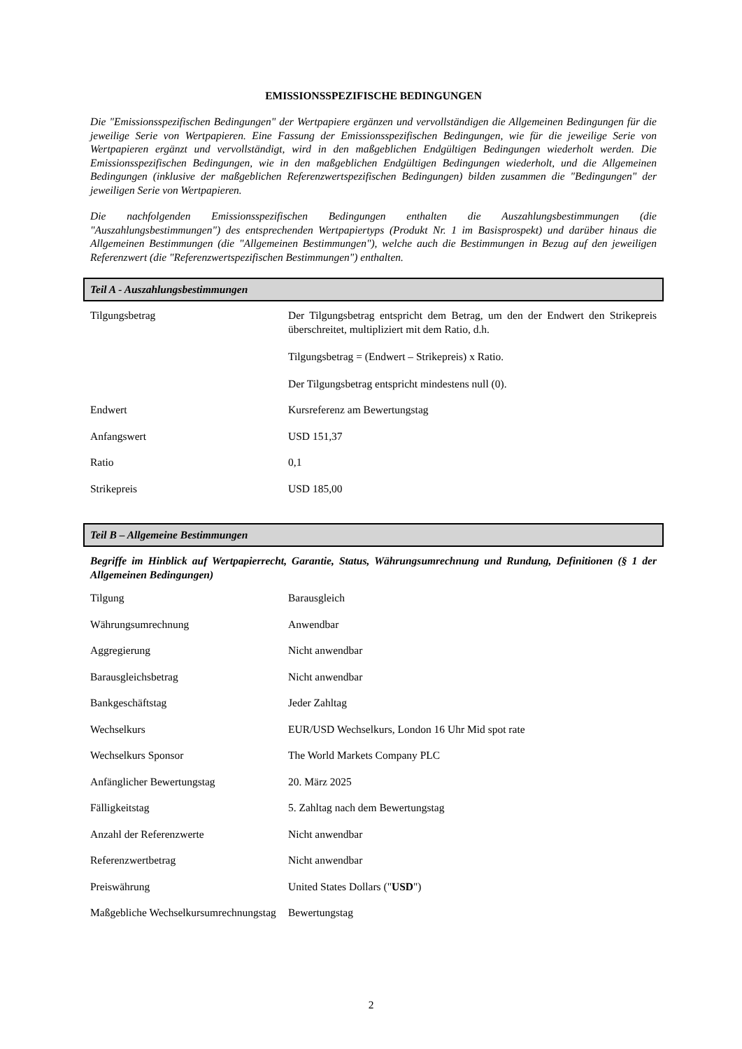EMISSIONSSPEZIFISCHE BEDINGUNGEN
Die "Emissionsspezifischen Bedingungen" der Wertpapiere ergänzen und vervollständigen die Allgemeinen Bedingungen für die jeweilige Serie von Wertpapieren. Eine Fassung der Emissionsspezifischen Bedingungen, wie für die jeweilige Serie von Wertpapieren ergänzt und vervollständigt, wird in den maßgeblichen Endgültigen Bedingungen wiederholt werden. Die Emissionsspezifischen Bedingungen, wie in den maßgeblichen Endgültigen Bedingungen wiederholt, und die Allgemeinen Bedingungen (inklusive der maßgeblichen Referenzwertspezifischen Bedingungen) bilden zusammen die "Bedingungen" der jeweiligen Serie von Wertpapieren.
Die nachfolgenden Emissionsspezifischen Bedingungen enthalten die Auszahlungsbestimmungen (die "Auszahlungsbestimmungen") des entsprechenden Wertpapiertyps (Produkt Nr. 1 im Basisprospekt) und darüber hinaus die Allgemeinen Bestimmungen (die "Allgemeinen Bestimmungen"), welche auch die Bestimmungen in Bezug auf den jeweiligen Referenzwert (die "Referenzwertspezifischen Bestimmungen") enthalten.
Teil A - Auszahlungsbestimmungen
| Tilgungsbetrag | Der Tilgungsbetrag entspricht dem Betrag, um den der Endwert den Strikepreis überschreitet, multipliziert mit dem Ratio, d.h. Tilgungsbetrag = (Endwert – Strikepreis) x Ratio. Der Tilgungsbetrag entspricht mindestens null (0). |
| Endwert | Kursreferenz am Bewertungstag |
| Anfangswert | USD 151,37 |
| Ratio | 0,1 |
| Strikepreis | USD 185,00 |
Teil B – Allgemeine Bestimmungen
Begriffe im Hinblick auf Wertpapierrecht, Garantie, Status, Währungsumrechnung und Rundung, Definitionen (§ 1 der Allgemeinen Bedingungen)
| Tilgung | Barausgleich |
| Währungsumrechnung | Anwendbar |
| Aggregierung | Nicht anwendbar |
| Barausgleichsbetrag | Nicht anwendbar |
| Bankgeschäftstag | Jeder Zahltag |
| Wechselkurs | EUR/USD Wechselkurs, London 16 Uhr Mid spot rate |
| Wechselkurs Sponsor | The World Markets Company PLC |
| Anfänglicher Bewertungstag | 20. März 2025 |
| Fälligkeitstag | 5. Zahltag nach dem Bewertungstag |
| Anzahl der Referenzwerte | Nicht anwendbar |
| Referenzwertbetrag | Nicht anwendbar |
| Preiswährung | United States Dollars (" USD ") |
| Maßgebliche Wechselkursumrechnungstag | Bewertungstag |
2